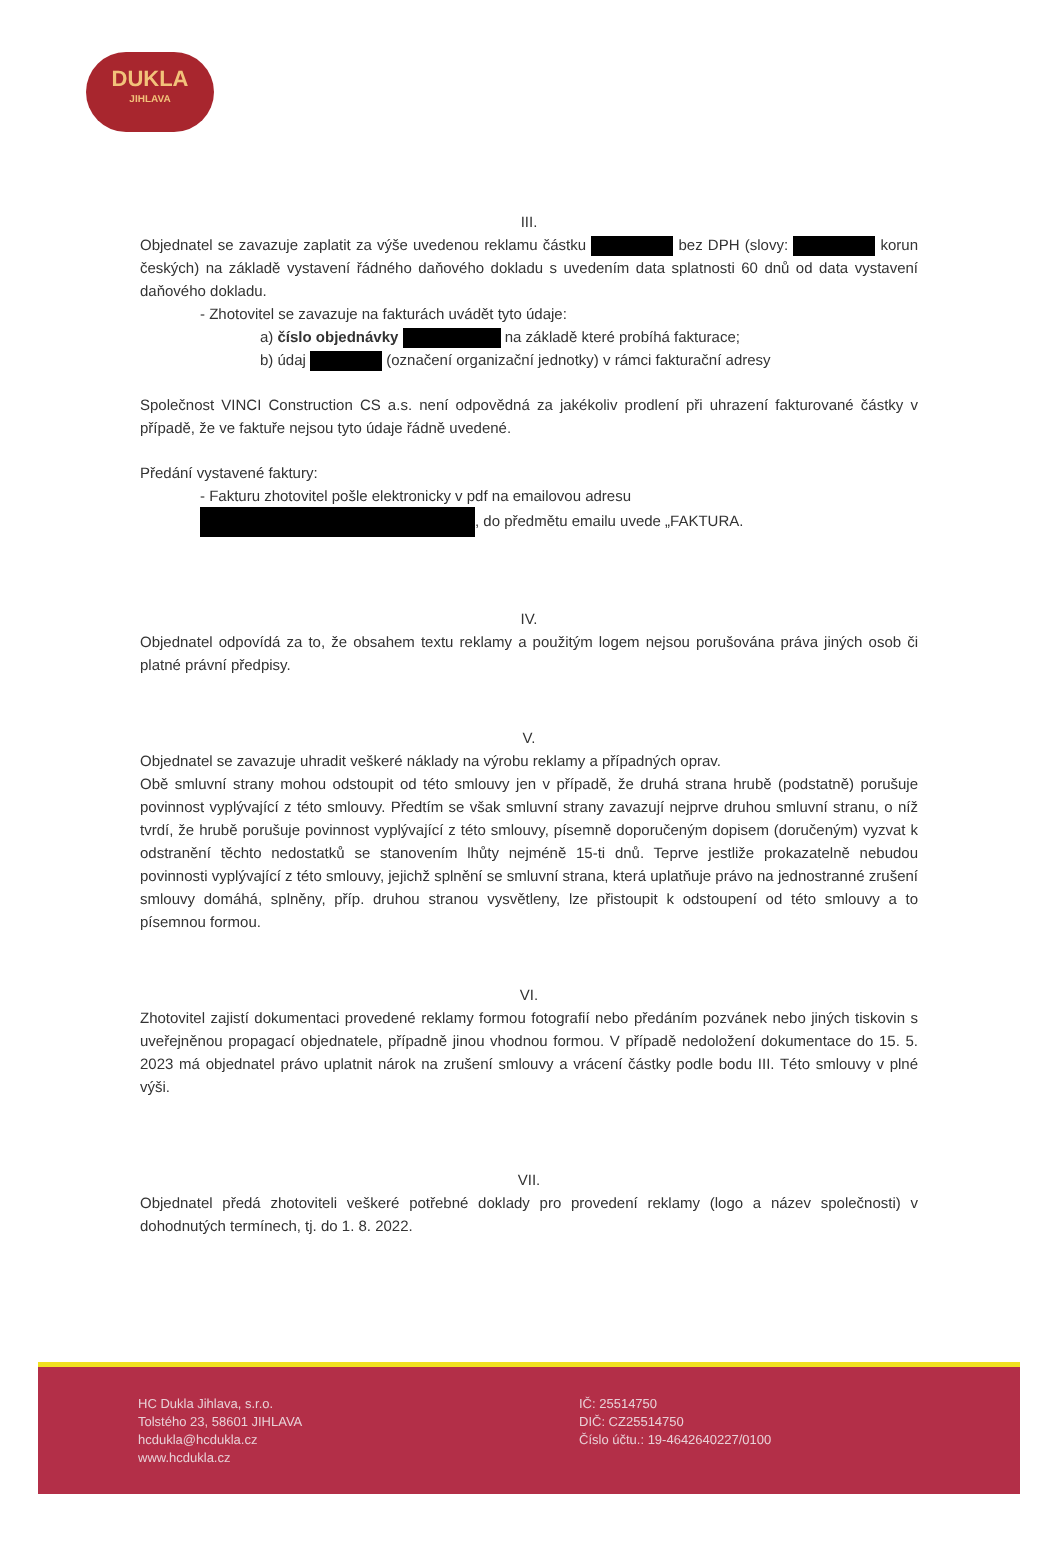DUKLA
JIHLAVA
III.
Objednatel se zavazuje zaplatit za výše uvedenou reklamu částku bez DPH (slovy: korun českých) na základě vystavení řádného daňového dokladu s uvedením data splatnosti 60 dnů od data vystavení daňového dokladu.
- Zhotovitel se zavazuje na fakturách uvádět tyto údaje:
a) číslo objednávky na základě které probíhá fakturace;
b) údaj (označení organizační jednotky) v rámci fakturační adresy
Společnost VINCI Construction CS a.s. není odpovědná za jakékoliv prodlení při uhrazení fakturované částky v případě, že ve faktuře nejsou tyto údaje řádně uvedené.
Předání vystavené faktury:
- Fakturu zhotovitel pošle elektronicky v pdf na emailovou adresu
, do předmětu emailu uvede „FAKTURA.
IV.
Objednatel odpovídá za to, že obsahem textu reklamy a použitým logem nejsou porušována práva jiných osob či platné právní předpisy.
V.
Objednatel se zavazuje uhradit veškeré náklady na výrobu reklamy a případných oprav.
Obě smluvní strany mohou odstoupit od této smlouvy jen v případě, že druhá strana hrubě (podstatně) porušuje povinnost vyplývající z této smlouvy. Předtím se však smluvní strany zavazují nejprve druhou smluvní stranu, o níž tvrdí, že hrubě porušuje povinnost vyplývající z této smlouvy, písemně doporučeným dopisem (doručeným) vyzvat k odstranění těchto nedostatků se stanovením lhůty nejméně 15-ti dnů. Teprve jestliže prokazatelně nebudou povinnosti vyplývající z této smlouvy, jejichž splnění se smluvní strana, která uplatňuje právo na jednostranné zrušení smlouvy domáhá, splněny, příp. druhou stranou vysvětleny, lze přistoupit k odstoupení od této smlouvy a to písemnou formou.
VI.
Zhotovitel zajistí dokumentaci provedené reklamy formou fotografií nebo předáním pozvánek nebo jiných tiskovin s uveřejněnou propagací objednatele, případně jinou vhodnou formou. V případě nedoložení dokumentace do 15. 5. 2023 má objednatel právo uplatnit nárok na zrušení smlouvy a vrácení částky podle bodu III. Této smlouvy v plné výši.
VII.
Objednatel předá zhotoviteli veškeré potřebné doklady pro provedení reklamy (logo a název společnosti) v dohodnutých termínech, tj. do 1. 8. 2022.
HC Dukla Jihlava, s.r.o.
Tolstého 23, 58601 JIHLAVA
hcdukla@hcdukla.cz
www.hcdukla.cz
IČ: 25514750
DIČ: CZ25514750
Číslo účtu.: 19-4642640227/0100